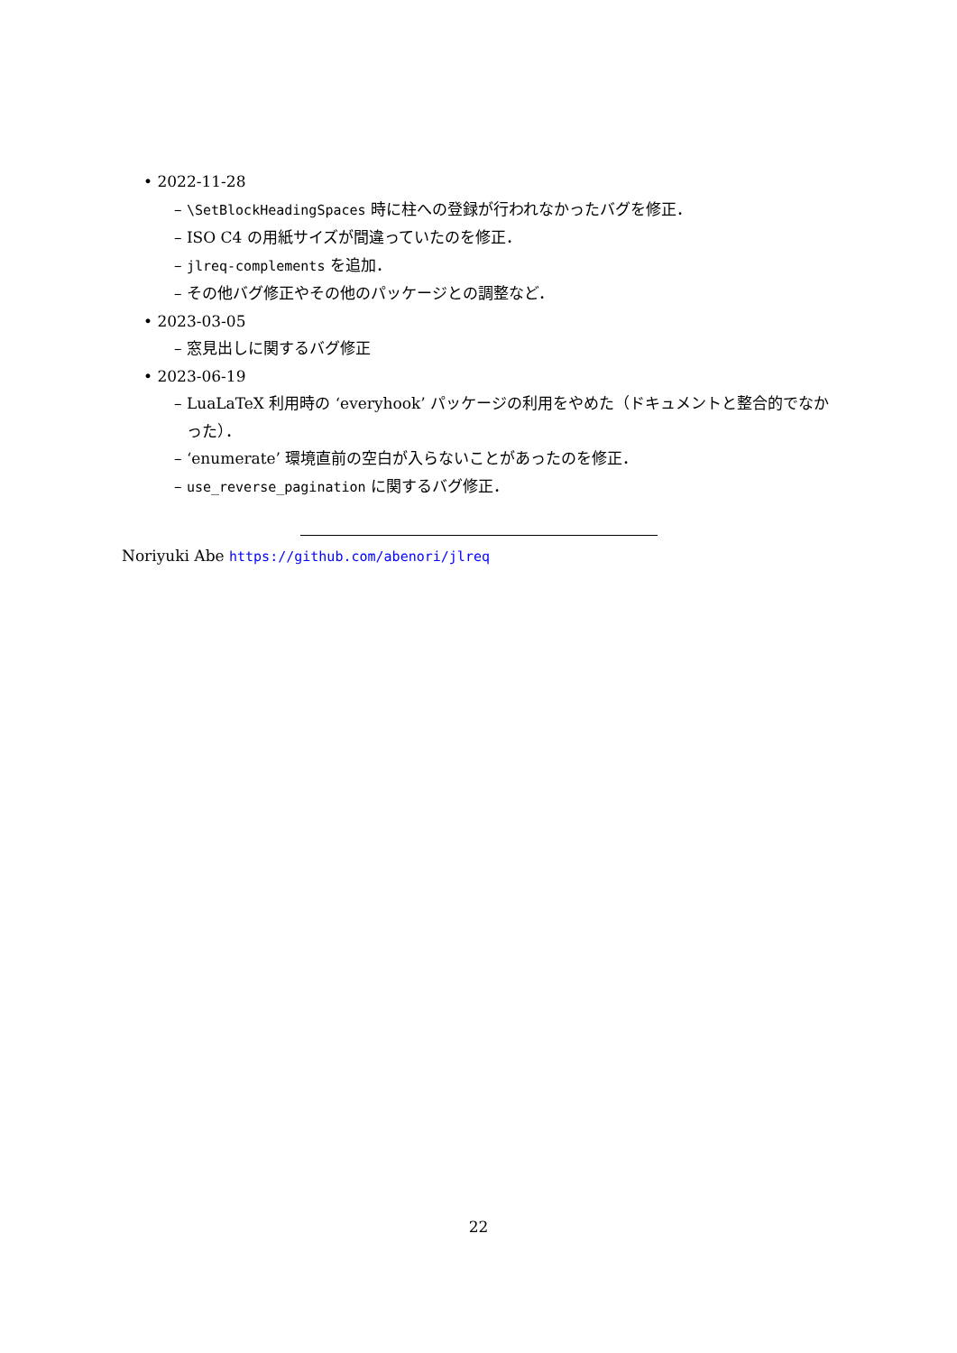• 2022-11-28
– \SetBlockHeadingSpaces 時に柱への登録が行われなかったバグを修正．
– ISO C4 の用紙サイズが間違っていたのを修正．
– jlreq-complements を追加．
– その他バグ修正やその他のパッケージとの調整など．
• 2023-03-05
– 窓見出しに関するバグ修正
• 2023-06-19
– LuaLaTeX 利用時の ‘everyhook’ パッケージの利用をやめた（ドキュメントと整合的でなかった）．
– ‘enumerate’ 環境直前の空白が入らないことがあったのを修正．
– use_reverse_pagination に関するバグ修正．
Noriyuki Abe https://github.com/abenori/jlreq
22